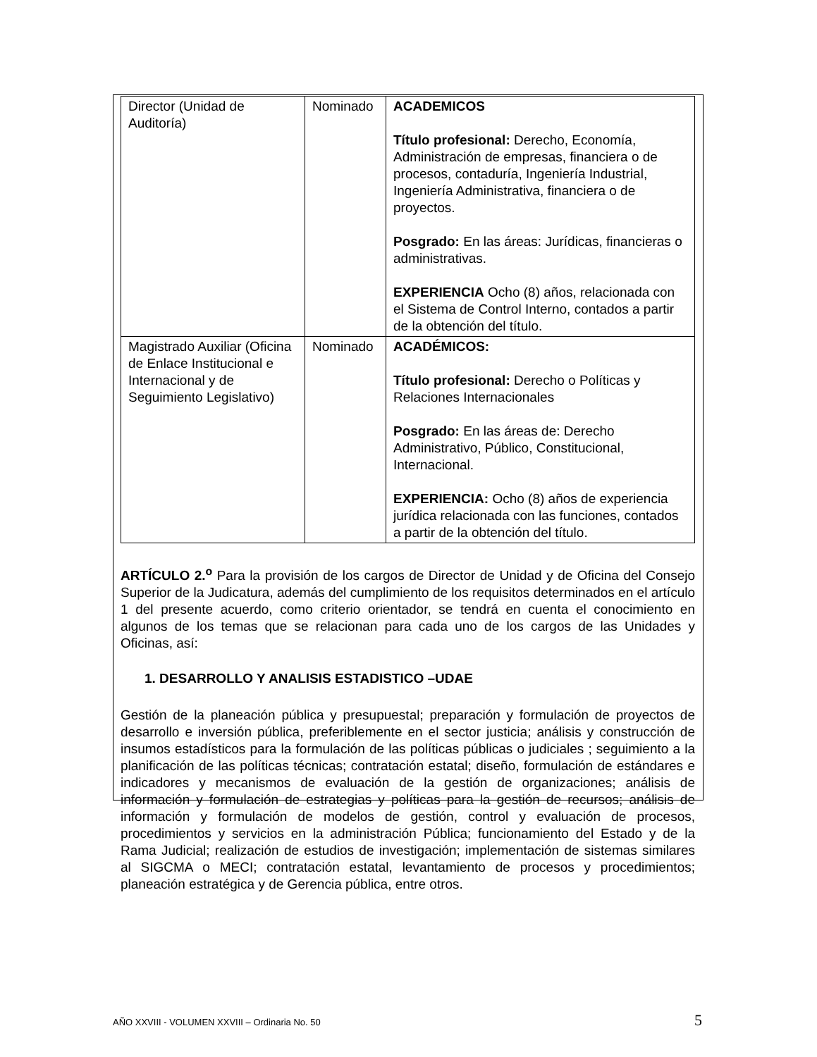| Director (Unidad de Auditoría) | Nominado | ACADEMICOS Título profesional: Derecho, Economía, Administración de empresas, financiera o de procesos, contaduría, Ingeniería Industrial, Ingeniería Administrativa, financiera o de proyectos. Posgrado: En las áreas: Jurídicas, financieras o administrativas. EXPERIENCIA Ocho (8) años, relacionada con el Sistema de Control Interno, contados a partir de la obtención del título. |
| Magistrado Auxiliar (Oficina de Enlace Institucional e Internacional y de Seguimiento Legislativo) | Nominado | ACADÉMICOS: Título profesional: Derecho o Políticas y Relaciones Internacionales Posgrado: En las áreas de: Derecho Administrativo, Público, Constitucional, Internacional. EXPERIENCIA: Ocho (8) años de experiencia jurídica relacionada con las funciones, contados a partir de la obtención del título. |
ARTÍCULO 2.<sup>o</sup> Para la provisión de los cargos de Director de Unidad y de Oficina del Consejo Superior de la Judicatura, además del cumplimiento de los requisitos determinados en el artículo 1 del presente acuerdo, como criterio orientador, se tendrá en cuenta el conocimiento en algunos de los temas que se relacionan para cada uno de los cargos de las Unidades y Oficinas, así:
1. DESARROLLO Y ANALISIS ESTADISTICO –UDAE
Gestión de la planeación pública y presupuestal; preparación y formulación de proyectos de desarrollo e inversión pública, preferiblemente en el sector justicia; análisis y construcción de insumos estadísticos para la formulación de las políticas públicas o judiciales ; seguimiento a la planificación de las políticas técnicas; contratación estatal; diseño, formulación de estándares e indicadores y mecanismos de evaluación de la gestión de organizaciones; análisis de información y formulación de estrategias y políticas para la gestión de recursos; análisis de información y formulación de modelos de gestión, control y evaluación de procesos, procedimientos y servicios en la administración Pública; funcionamiento del Estado y de la Rama Judicial; realización de estudios de investigación; implementación de sistemas similares al SIGCMA o MECI; contratación estatal, levantamiento de procesos y procedimientos; planeación estratégica y de Gerencia pública, entre otros.
AÑO XXVIII - VOLUMEN XXVIII – Ordinaria No. 50 5